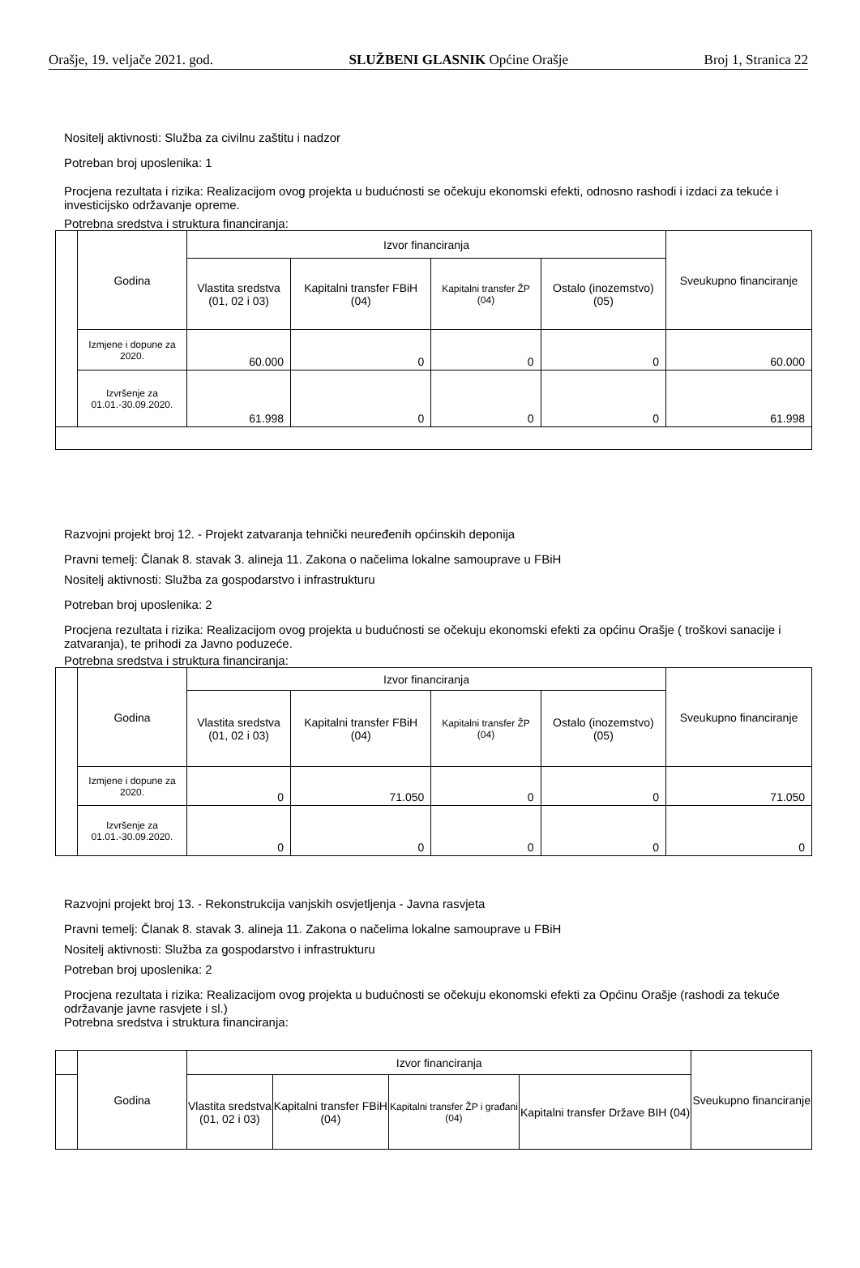Orašje, 19. veljače 2021. god. SLUŽBENI GLASNIK Općine Orašje Broj 1, Stranica 22
Nositelj aktivnosti: Služba za civilnu zaštitu i nadzor
Potreban broj uposlenika: 1
Procjena rezultata i rizika: Realizacijom ovog projekta u budućnosti se očekuju ekonomski efekti, odnosno rashodi i izdaci za tekuće i investicijsko održavanje opreme.
Potrebna sredstva i struktura financiranja:
| | Godina | Izvor financiranja | | | | Sveukupno financiranje |
| | | Vlastita sredstva (01, 02 i 03) | Kapitalni transfer FBiH (04) | Kapitalni transfer ŽP (04) | Ostalo (inozemstvo) (05) | |
| | Izmjene i dopune za 2020. | 60.000 | 0 | 0 | 0 | 60.000 |
| | Izvršenje za 01.01.-30.09.2020. | 61.998 | 0 | 0 | 0 | 61.998 |
Razvojni projekt broj 12. - Projekt zatvaranja tehnički neuređenih općinskih deponija
Pravni temelj: Članak 8. stavak 3. alineja 11. Zakona o načelima lokalne samouprave u FBiH
Nositelj aktivnosti: Služba za gospodarstvo i infrastrukturu
Potreban broj uposlenika: 2
Procjena rezultata i rizika: Realizacijom ovog projekta u budućnosti se očekuju ekonomski efekti za općinu Orašje ( troškovi sanacije i zatvaranja), te prihodi za Javno poduzeće.
Potrebna sredstva i struktura financiranja:
| | Godina | Izvor financiranja | | | | Sveukupno financiranje |
| | | Vlastita sredstva (01, 02 i 03) | Kapitalni transfer FBiH (04) | Kapitalni transfer ŽP (04) | Ostalo (inozemstvo) (05) | |
| | Izmjene i dopune za 2020. | 0 | 71.050 | 0 | 0 | 71.050 |
| | Izvršenje za 01.01.-30.09.2020. | 0 | 0 | 0 | 0 | 0 |
Razvojni projekt broj 13. - Rekonstrukcija vanjskih osvjetljenja - Javna rasvjeta
Pravni temelj: Članak 8. stavak 3. alineja 11. Zakona o načelima lokalne samouprave u FBiH
Nositelj aktivnosti: Služba za gospodarstvo i infrastrukturu
Potreban broj uposlenika: 2
Procjena rezultata i rizika: Realizacijom ovog projekta u budućnosti se očekuju ekonomski efekti za Općinu Orašje (rashodi za tekuće održavanje javne rasvjete i sl.)
Potrebna sredstva i struktura financiranja:
| | Godina | Izvor financiranja | | | | Sveukupno financiranje |
| | | Vlastita sredstva (01, 02 i 03) | Kapitalni transfer FBiH (04) | Kapitalni transfer ŽP i građani (04) | Kapitalni transfer Države BIH (04) | |